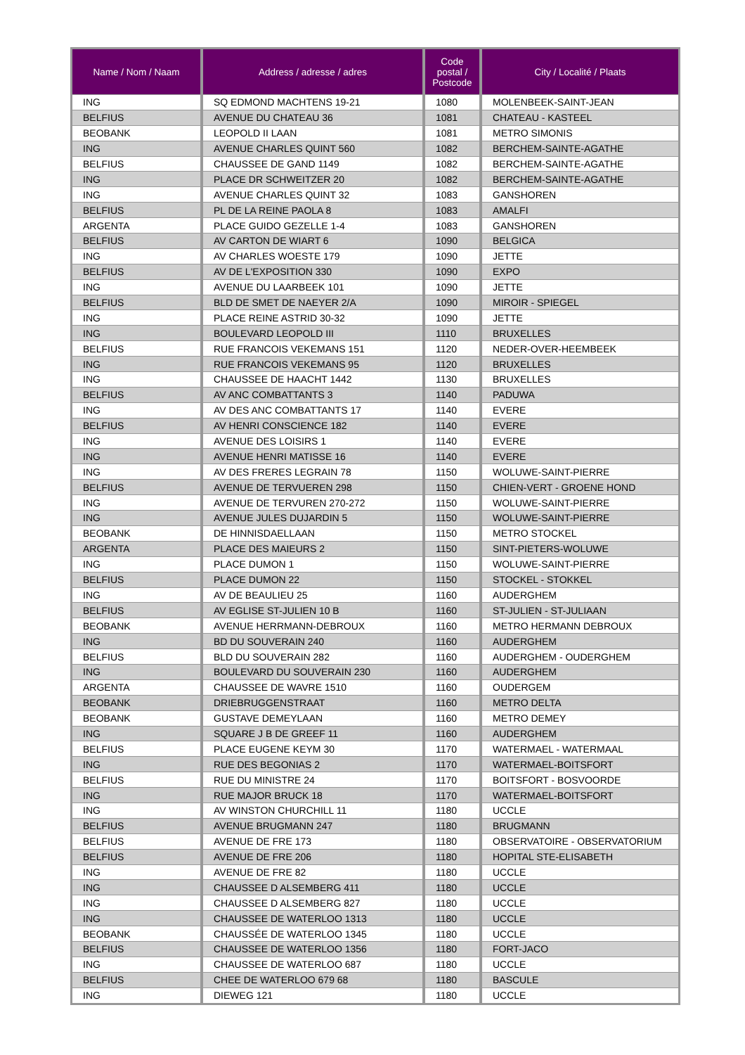| Name / Nom / Naam | Address / adresse / adres | Code postal / Postcode | City / Localité / Plaats |
| --- | --- | --- | --- |
| ING | SQ EDMOND MACHTENS 19-21 | 1080 | MOLENBEEK-SAINT-JEAN |
| BELFIUS | AVENUE DU CHATEAU 36 | 1081 | CHATEAU - KASTEEL |
| BEOBANK | LEOPOLD II LAAN | 1081 | METRO SIMONIS |
| ING | AVENUE CHARLES QUINT 560 | 1082 | BERCHEM-SAINTE-AGATHE |
| BELFIUS | CHAUSSEE DE GAND 1149 | 1082 | BERCHEM-SAINTE-AGATHE |
| ING | PLACE DR SCHWEITZER 20 | 1082 | BERCHEM-SAINTE-AGATHE |
| ING | AVENUE CHARLES QUINT 32 | 1083 | GANSHOREN |
| BELFIUS | PL DE LA REINE PAOLA 8 | 1083 | AMALFI |
| ARGENTA | PLACE GUIDO GEZELLE 1-4 | 1083 | GANSHOREN |
| BELFIUS | AV CARTON DE WIART 6 | 1090 | BELGICA |
| ING | AV CHARLES WOESTE 179 | 1090 | JETTE |
| BELFIUS | AV DE L'EXPOSITION 330 | 1090 | EXPO |
| ING | AVENUE DU LAARBEEK 101 | 1090 | JETTE |
| BELFIUS | BLD DE SMET DE NAEYER 2/A | 1090 | MIROIR - SPIEGEL |
| ING | PLACE REINE ASTRID 30-32 | 1090 | JETTE |
| ING | BOULEVARD LEOPOLD III | 1110 | BRUXELLES |
| BELFIUS | RUE FRANCOIS VEKEMANS 151 | 1120 | NEDER-OVER-HEEMBEEK |
| ING | RUE FRANCOIS VEKEMANS 95 | 1120 | BRUXELLES |
| ING | CHAUSSEE DE HAACHT 1442 | 1130 | BRUXELLES |
| BELFIUS | AV ANC COMBATTANTS 3 | 1140 | PADUWA |
| ING | AV DES ANC COMBATTANTS 17 | 1140 | EVERE |
| BELFIUS | AV HENRI CONSCIENCE 182 | 1140 | EVERE |
| ING | AVENUE DES LOISIRS 1 | 1140 | EVERE |
| ING | AVENUE HENRI MATISSE 16 | 1140 | EVERE |
| ING | AV DES FRERES LEGRAIN 78 | 1150 | WOLUWE-SAINT-PIERRE |
| BELFIUS | AVENUE DE TERVUEREN 298 | 1150 | CHIEN-VERT - GROENE HOND |
| ING | AVENUE DE TERVUREN 270-272 | 1150 | WOLUWE-SAINT-PIERRE |
| ING | AVENUE JULES DUJARDIN 5 | 1150 | WOLUWE-SAINT-PIERRE |
| BEOBANK | DE HINNISDAELLAAN | 1150 | METRO STOCKEL |
| ARGENTA | PLACE DES MAIEURS 2 | 1150 | SINT-PIETERS-WOLUWE |
| ING | PLACE DUMON 1 | 1150 | WOLUWE-SAINT-PIERRE |
| BELFIUS | PLACE DUMON 22 | 1150 | STOCKEL - STOKKEL |
| ING | AV DE BEAULIEU 25 | 1160 | AUDERGHEM |
| BELFIUS | AV EGLISE ST-JULIEN 10 B | 1160 | ST-JULIEN - ST-JULIAAN |
| BEOBANK | AVENUE HERRMANN-DEBROUX | 1160 | METRO HERMANN DEBROUX |
| ING | BD DU SOUVERAIN 240 | 1160 | AUDERGHEM |
| BELFIUS | BLD DU SOUVERAIN 282 | 1160 | AUDERGHEM - OUDERGHEM |
| ING | BOULEVARD DU SOUVERAIN 230 | 1160 | AUDERGHEM |
| ARGENTA | CHAUSSEE DE WAVRE 1510 | 1160 | OUDERGEM |
| BEOBANK | DRIEBRUGGENSTRAAT | 1160 | METRO DELTA |
| BEOBANK | GUSTAVE DEMEYLAAN | 1160 | METRO DEMEY |
| ING | SQUARE J B DE GREEF 11 | 1160 | AUDERGHEM |
| BELFIUS | PLACE EUGENE KEYM 30 | 1170 | WATERMAEL - WATERMAAL |
| ING | RUE DES BEGONIAS 2 | 1170 | WATERMAEL-BOITSFORT |
| BELFIUS | RUE DU MINISTRE 24 | 1170 | BOITSFORT - BOSVOORDE |
| ING | RUE MAJOR BRUCK 18 | 1170 | WATERMAEL-BOITSFORT |
| ING | AV WINSTON CHURCHILL 11 | 1180 | UCCLE |
| BELFIUS | AVENUE BRUGMANN 247 | 1180 | BRUGMANN |
| BELFIUS | AVENUE DE FRE 173 | 1180 | OBSERVATOIRE - OBSERVATORIUM |
| BELFIUS | AVENUE DE FRE 206 | 1180 | HOPITAL STE-ELISABETH |
| ING | AVENUE DE FRE 82 | 1180 | UCCLE |
| ING | CHAUSSEE D ALSEMBERG 411 | 1180 | UCCLE |
| ING | CHAUSSEE D ALSEMBERG 827 | 1180 | UCCLE |
| ING | CHAUSSEE DE WATERLOO 1313 | 1180 | UCCLE |
| BEOBANK | CHAUSSÉE DE WATERLOO 1345 | 1180 | UCCLE |
| BELFIUS | CHAUSSEE DE WATERLOO 1356 | 1180 | FORT-JACO |
| ING | CHAUSSEE DE WATERLOO 687 | 1180 | UCCLE |
| BELFIUS | CHEE DE WATERLOO 679 68 | 1180 | BASCULE |
| ING | DIEWEG 121 | 1180 | UCCLE |